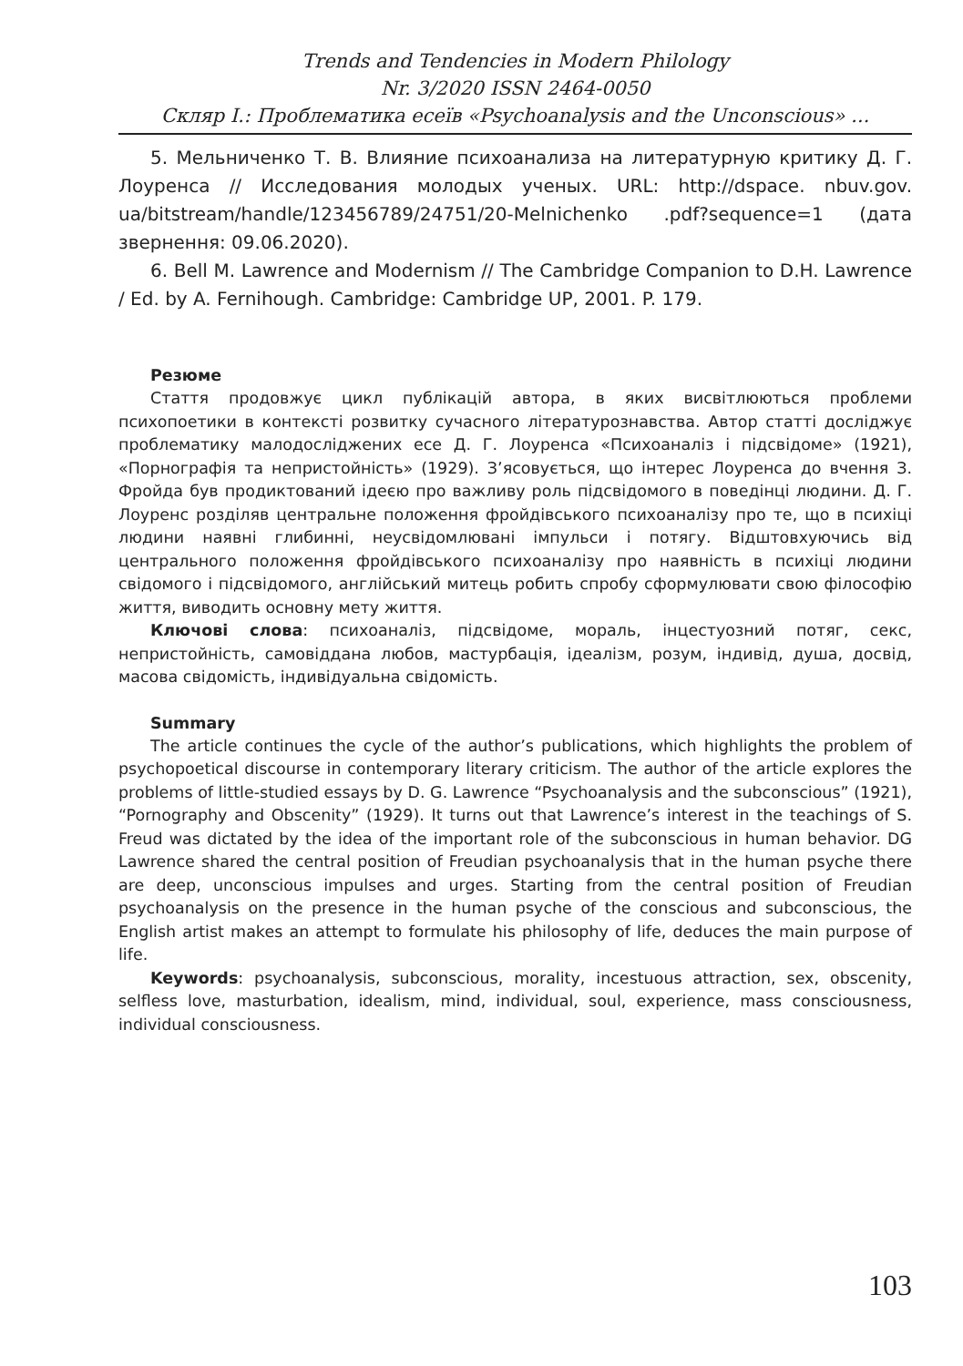Trends and Tendencies in Modern Philology
Nr. 3/2020 ISSN 2464-0050
Скляр І.: Проблематика есеїв «Psychoanalysis and the Unconscious» ...
5. Мельниченко Т. В. Влияние психоанализа на литературную критику Д. Г. Лоуренса // Исследования молодых ученых. URL: http://dspace. nbuv.gov. ua/bitstream/handle/123456789/24751/20-Melnichenko .pdf?sequence=1 (дата звернення: 09.06.2020).
6. Bell M. Lawrence and Modernism // The Cambridge Companion to D.H. Lawrence / Ed. by A. Fernihough. Cambridge: Cambridge UP, 2001. P. 179.
Резюме
Стаття продовжує цикл публікацій автора, в яких висвітлюються проблеми психопоетики в контексті розвитку сучасного літературознавства. Автор статті досліджує проблематику малодосліджених есе Д. Г. Лоуренса «Психоаналіз і підсвідоме» (1921), «Порнографія та непристойність» (1929). З’ясовується, що інтерес Лоуренса до вчення З. Фройда був продиктований ідеєю про важливу роль підсвідомого в поведінці людини. Д. Г. Лоуренс розділяв центральне положення фройдівського психоаналізу про те, що в психіці людини наявні глибинні, неусвідомлювані імпульси і потягу. Відштовхуючись від центрального положення фройдівського психоаналізу про наявність в психіці людини свідомого і підсвідомого, англійський митець робить спробу сформулювати свою філософію життя, виводить основну мету життя.
Ключові слова: психоаналіз, підсвідоме, мораль, інцестуозний потяг, секс, непристойність, самовіддана любов, мастурбація, ідеалізм, розум, індивід, душа, досвід, масова свідомість, індивідуальна свідомість.
Summary
The article continues the cycle of the author’s publications, which highlights the problem of psychopoetical discourse in contemporary literary criticism. The author of the article explores the problems of little-studied essays by D. G. Lawrence “Psychoanalysis and the subconscious” (1921), “Pornography and Obscenity” (1929). It turns out that Lawrence’s interest in the teachings of S. Freud was dictated by the idea of the important role of the subconscious in human behavior. DG Lawrence shared the central position of Freudian psychoanalysis that in the human psyche there are deep, unconscious impulses and urges. Starting from the central position of Freudian psychoanalysis on the presence in the human psyche of the conscious and subconscious, the English artist makes an attempt to formulate his philosophy of life, deduces the main purpose of life.
Keywords: psychoanalysis, subconscious, morality, incestuous attraction, sex, obscenity, selfless love, masturbation, idealism, mind, individual, soul, experience, mass consciousness, individual consciousness.
103